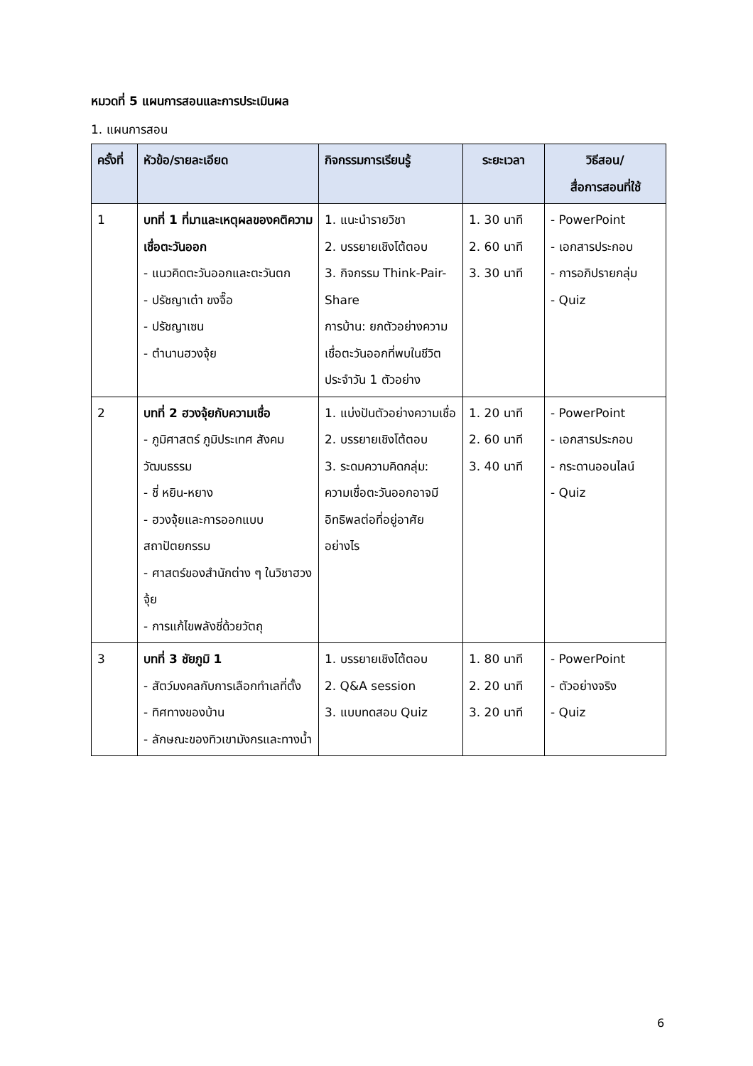หมวดที่ 5 แผนการสอนและการประเมินผล
1. แผนการสอน
| ครั้งที่ | หัวข้อ/รายละเอียด | กิจกรรมการเรียนรู้ | ระยะเวลา | วิธีสอน/ สื่อการสอนที่ใช้ |
| --- | --- | --- | --- | --- |
| 1 | บทที่ 1 ที่มาและเหตุผลของคติความเชื่อตะวันออก - แนวคิดตะวันออกและตะวันตก - ปรัชญาเต๋า ขงจื๊อ - ปรัชญาเซน - ตำนานฮวงจุ้ย | 1. แนะนำรายวิชา 2. บรรยายเชิงโต้ตอบ 3. กิจกรรม Think-Pair-Share การบ้าน: ยกตัวอย่างความเชื่อตะวันออกที่พบในชีวิตประจำวัน 1 ตัวอย่าง | 1. 30 นาที 2. 60 นาที 3. 30 นาที | - PowerPoint - เอกสารประกอบ - การอภิปรายกลุ่ม - Quiz |
| 2 | บทที่ 2 ฮวงจุ้ยกับความเชื่อ - ภูมิศาสตร์ ภูมิประเทศ สังคม วัฒนธรรม - ชี่ หยิน-หยาง - ฮวงจุ้ยและการออกแบบสถาปัตยกรรม - ศาสตร์ของสำนักต่าง ๆ ในวิชาฮวงจุ้ย - การแก้ไขพลังชี่ด้วยวัตถุ | 1. แบ่งปันตัวอย่างความเชื่อ 2. บรรยายเชิงโต้ตอบ 3. ระดมความคิดกลุ่ม: ความเชื่อตะวันออกอาจมีอิทธิพลต่อที่อยู่อาศัยอย่างไร | 1. 20 นาที 2. 60 นาที 3. 40 นาที | - PowerPoint - เอกสารประกอบ - กระดานออนไลน์ - Quiz |
| 3 | บทที่ 3 ชัยภูมิ 1 - สัตว์มงคลกับการเลือกทำเลที่ตั้ง - ทิศทางของบ้าน - ลักษณะของทิวเขามังกรและทางน้ำ | 1. บรรยายเชิงโต้ตอบ 2. Q&A session 3. แบบทดสอบ Quiz | 1. 80 นาที 2. 20 นาที 3. 20 นาที | - PowerPoint - ตัวอย่างจริง - Quiz |
6